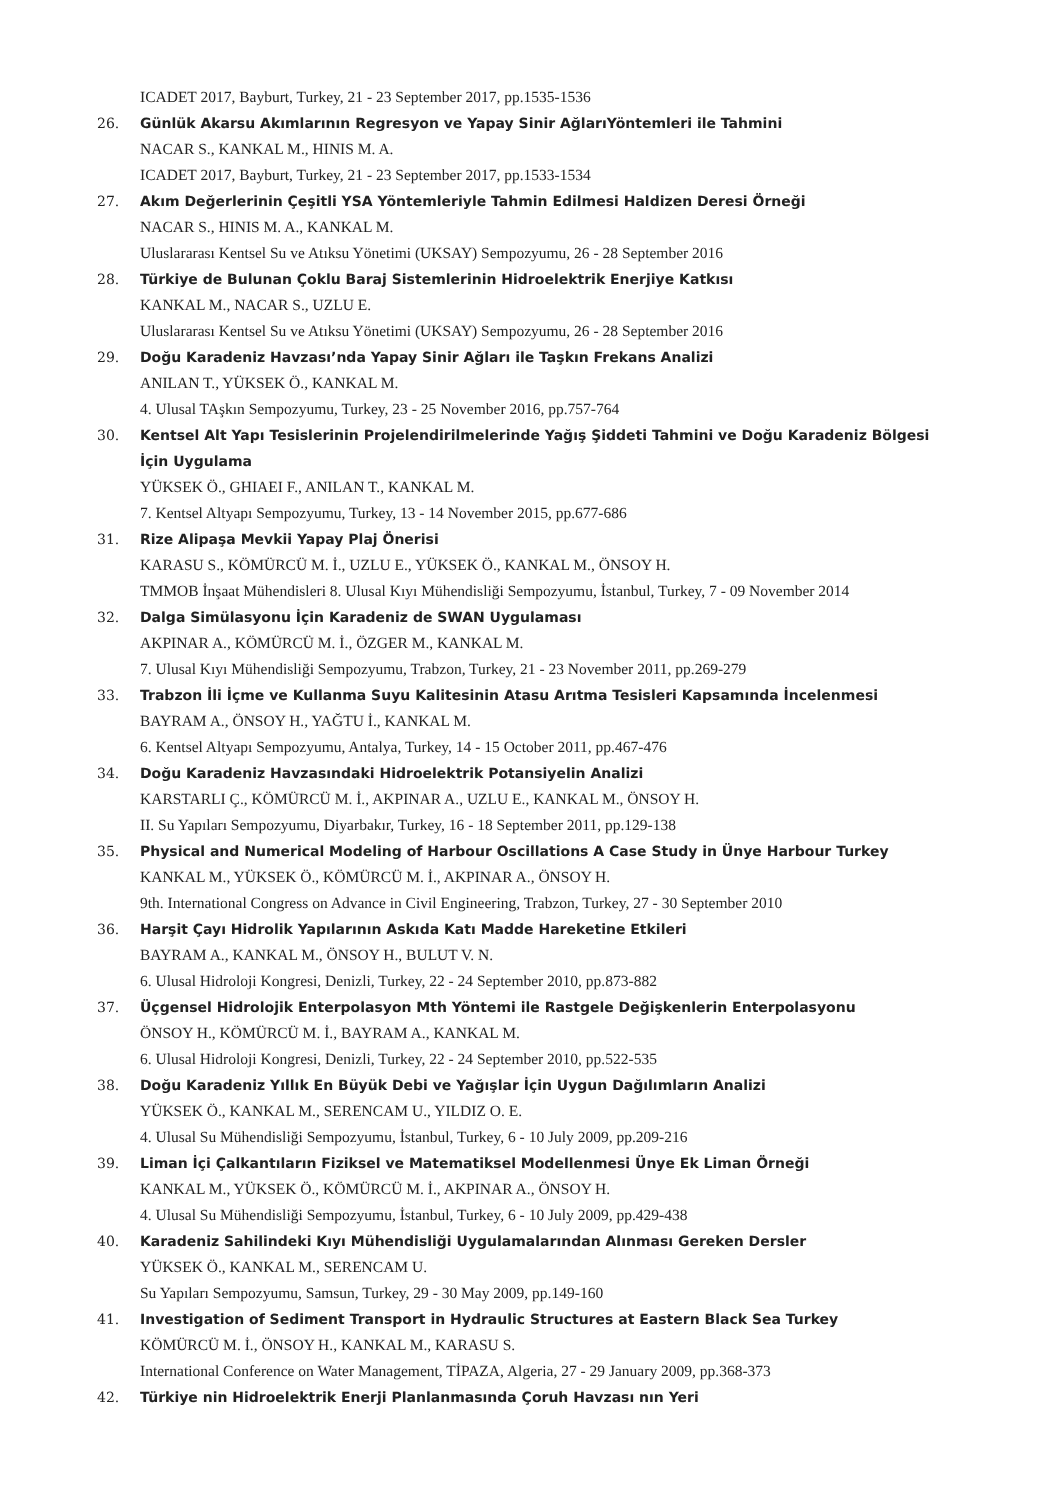ICADET 2017, Bayburt, Turkey, 21 - 23 September 2017, pp.1535-1536
26. Günlük Akarsu Akımlarının Regresyon ve Yapay Sinir AğlarıYöntemleri ile Tahmini
NACAR S., KANKAL M., HINIS M. A.
ICADET 2017, Bayburt, Turkey, 21 - 23 September 2017, pp.1533-1534
27. Akım Değerlerinin Çeşitli YSA Yöntemleriyle Tahmin Edilmesi Haldizen Deresi Örneği
NACAR S., HINIS M. A., KANKAL M.
Uluslararası Kentsel Su ve Atıksu Yönetimi (UKSAY) Sempozyumu, 26 - 28 September 2016
28. Türkiye de Bulunan Çoklu Baraj Sistemlerinin Hidroelektrik Enerjiye Katkısı
KANKAL M., NACAR S., UZLU E.
Uluslararası Kentsel Su ve Atıksu Yönetimi (UKSAY) Sempozyumu, 26 - 28 September 2016
29. Doğu Karadeniz Havzası’nda Yapay Sinir Ağları ile Taşkın Frekans Analizi
ANILAN T., YÜKSEK Ö., KANKAL M.
4. Ulusal TAşkın Sempozyumu, Turkey, 23 - 25 November 2016, pp.757-764
30. Kentsel Alt Yapı Tesislerinin Projelendirilmelerinde Yağış Şiddeti Tahmini ve Doğu Karadeniz Bölgesi
İçin Uygulama
YÜKSEK Ö., GHIAEI F., ANILAN T., KANKAL M.
7. Kentsel Altyapı Sempozyumu, Turkey, 13 - 14 November 2015, pp.677-686
31. Rize Alipaşa Mevkii Yapay Plaj Önerisi
KARASU S., KÖMÜRCÜ M. İ., UZLU E., YÜKSEK Ö., KANKAL M., ÖNSOY H.
TMMOB İnşaat Mühendisleri 8. Ulusal Kıyı Mühendisliği Sempozyumu, İstanbul, Turkey, 7 - 09 November 2014
32. Dalga Simülasyonu İçin Karadeniz de SWAN Uygulaması
AKPINAR A., KÖMÜRCÜ M. İ., ÖZGER M., KANKAL M.
7. Ulusal Kıyı Mühendisliği Sempozyumu, Trabzon, Turkey, 21 - 23 November 2011, pp.269-279
33. Trabzon İli İçme ve Kullanma Suyu Kalitesinin Atasu Arıtma Tesisleri Kapsamında İncelenmesi
BAYRAM A., ÖNSOY H., YAĞTU İ., KANKAL M.
6. Kentsel Altyapı Sempozyumu, Antalya, Turkey, 14 - 15 October 2011, pp.467-476
34. Doğu Karadeniz Havzasındaki Hidroelektrik Potansiyelin Analizi
KARSTARLI Ç., KÖMÜRCÜ M. İ., AKPINAR A., UZLU E., KANKAL M., ÖNSOY H.
II. Su Yapıları Sempozyumu, Diyarbakır, Turkey, 16 - 18 September 2011, pp.129-138
35. Physical and Numerical Modeling of Harbour Oscillations A Case Study in Ünye Harbour Turkey
KANKAL M., YÜKSEK Ö., KÖMÜRCÜ M. İ., AKPINAR A., ÖNSOY H.
9th. International Congress on Advance in Civil Engineering, Trabzon, Turkey, 27 - 30 September 2010
36. Harşit Çayı Hidrolik Yapılarının Askıda Katı Madde Hareketine Etkileri
BAYRAM A., KANKAL M., ÖNSOY H., BULUT V. N.
6. Ulusal Hidroloji Kongresi, Denizli, Turkey, 22 - 24 September 2010, pp.873-882
37. Üçgensel Hidrolojik Enterpolasyon Mth Yöntemi ile Rastgele Değişkenlerin Enterpolasyonu
ÖNSOY H., KÖMÜRCÜ M. İ., BAYRAM A., KANKAL M.
6. Ulusal Hidroloji Kongresi, Denizli, Turkey, 22 - 24 September 2010, pp.522-535
38. Doğu Karadeniz Yıllık En Büyük Debi ve Yağışlar İçin Uygun Dağılımların Analizi
YÜKSEK Ö., KANKAL M., SERENCAM U., YILDIZ O. E.
4. Ulusal Su Mühendisliği Sempozyumu, İstanbul, Turkey, 6 - 10 July 2009, pp.209-216
39. Liman İçi Çalkantıların Fiziksel ve Matematiksel Modellenmesi Ünye Ek Liman Örneği
KANKAL M., YÜKSEK Ö., KÖMÜRCÜ M. İ., AKPINAR A., ÖNSOY H.
4. Ulusal Su Mühendisliği Sempozyumu, İstanbul, Turkey, 6 - 10 July 2009, pp.429-438
40. Karadeniz Sahilindeki Kıyı Mühendisliği Uygulamalarından Alınması Gereken Dersler
YÜKSEK Ö., KANKAL M., SERENCAM U.
Su Yapıları Sempozyumu, Samsun, Turkey, 29 - 30 May 2009, pp.149-160
41. Investigation of Sediment Transport in Hydraulic Structures at Eastern Black Sea Turkey
KÖMÜRCÜ M. İ., ÖNSOY H., KANKAL M., KARASU S.
International Conference on Water Management, TİPAZA, Algeria, 27 - 29 January 2009, pp.368-373
42. Türkiye nin Hidroelektrik Enerji Planlanmasında Çoruh Havzası nın Yeri